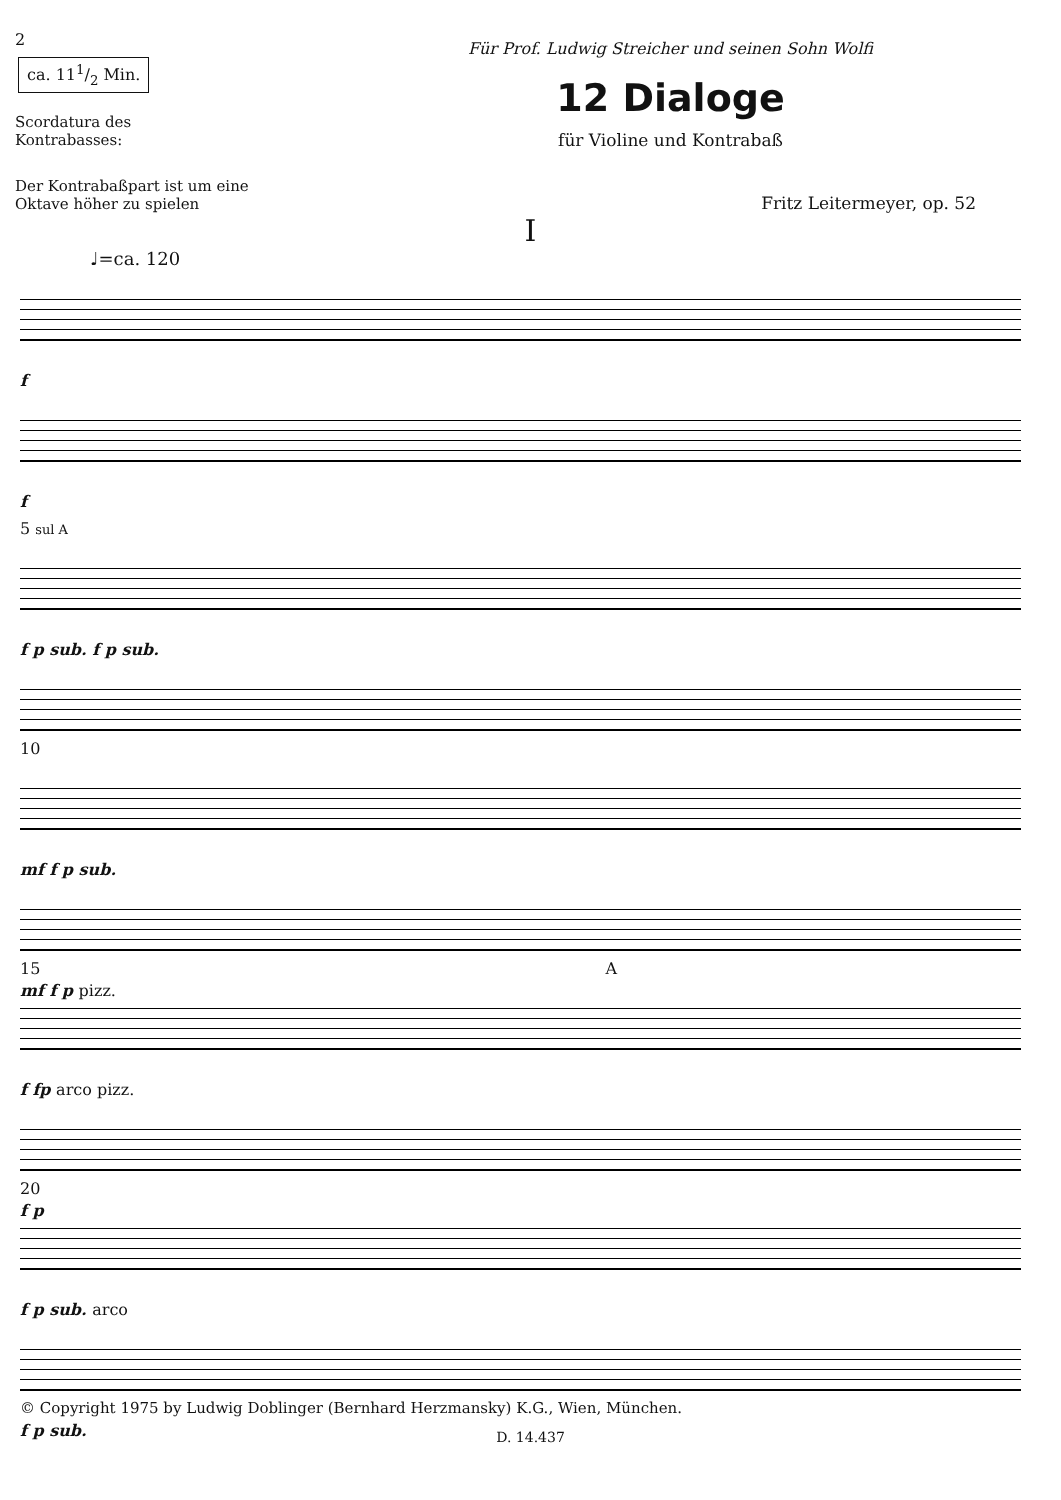2
ca. 111/2 Min.
Scordatura des
Kontrabasses:
Der Kontrabaßpart ist um eine Oktave höher zu spielen
Für Prof. Ludwig Streicher und seinen Sohn Wolfi
12 Dialoge
für Violine und Kontrabaß
Fritz Leitermeyer, op. 52
I
♩=ca. 120
f
f
5 sul A
f p sub. f p sub.
10
mf f p sub.
mf f p pizz.
15 A
f fp arco pizz.
f p
20
f p sub. arco
f p sub.
© Copyright 1975 by Ludwig Doblinger (Bernhard Herzmansky) K.G., Wien, München.
D. 14.437